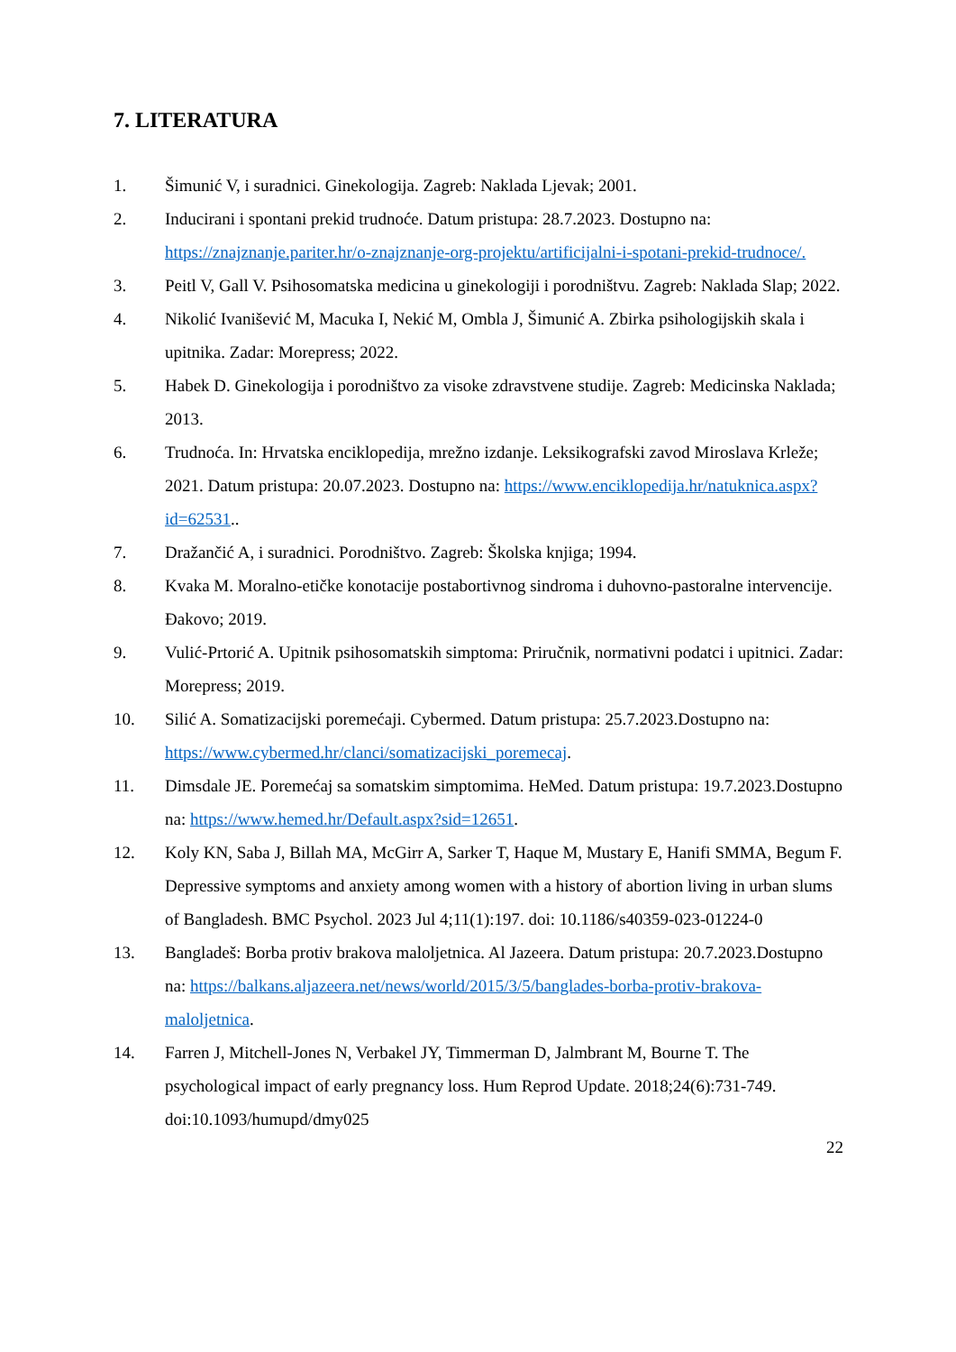7. LITERATURA
1. Šimunić V, i suradnici. Ginekologija. Zagreb: Naklada Ljevak; 2001.
2. Inducirani i spontani prekid trudnoće. Datum pristupa: 28.7.2023. Dostupno na: https://znajznanje.pariter.hr/o-znajznanje-org-projektu/artificijalni-i-spotani-prekid-trudnoce/.
3. Peitl V, Gall V. Psihosomatska medicina u ginekologiji i porodništvu. Zagreb: Naklada Slap; 2022.
4. Nikolić Ivanišević M, Macuka I, Nekić M, Ombla J, Šimunić A. Zbirka psihologijskih skala i upitnika. Zadar: Morepress; 2022.
5. Habek D. Ginekologija i porodništvo za visoke zdravstvene studije. Zagreb: Medicinska Naklada; 2013.
6. Trudnoća. In: Hrvatska enciklopedija, mrežno izdanje. Leksikografski zavod Miroslava Krleže; 2021. Datum pristupa: 20.07.2023. Dostupno na: https://www.enciklopedija.hr/natuknica.aspx?id=62531..
7. Dražančić A, i suradnici. Porodništvo. Zagreb: Školska knjiga; 1994.
8. Kvaka M. Moralno-etičke konotacije postabortivnog sindroma i duhovno-pastoralne intervencije. Đakovo; 2019.
9. Vulić-Prtorić A. Upitnik psihosomatskih simptoma: Priručnik, normativni podatci i upitnici. Zadar: Morepress; 2019.
10. Silić A. Somatizacijski poremećaji. Cybermed. Datum pristupa: 25.7.2023.Dostupno na: https://www.cybermed.hr/clanci/somatizacijski_poremecaj.
11. Dimsdale JE. Poremećaj sa somatskim simptomima. HeMed. Datum pristupa: 19.7.2023.Dostupno na: https://www.hemed.hr/Default.aspx?sid=12651.
12. Koly KN, Saba J, Billah MA, McGirr A, Sarker T, Haque M, Mustary E, Hanifi SMMA, Begum F. Depressive symptoms and anxiety among women with a history of abortion living in urban slums of Bangladesh. BMC Psychol. 2023 Jul 4;11(1):197. doi: 10.1186/s40359-023-01224-0
13. Bangladeš: Borba protiv brakova maloljetnica. Al Jazeera. Datum pristupa: 20.7.2023.Dostupno na: https://balkans.aljazeera.net/news/world/2015/3/5/banglades-borba-protiv-brakova-maloljetnica.
14. Farren J, Mitchell-Jones N, Verbakel JY, Timmerman D, Jalmbrant M, Bourne T. The psychological impact of early pregnancy loss. Hum Reprod Update. 2018;24(6):731-749. doi:10.1093/humupd/dmy025
22